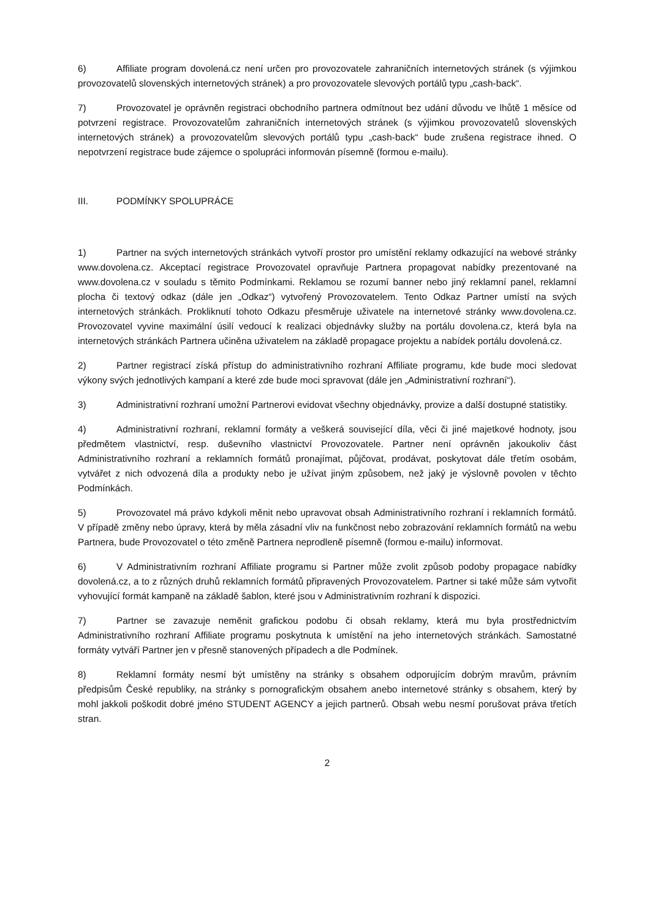6) Affiliate program dovolená.cz není určen pro provozovatele zahraničních internetových stránek (s výjimkou provozovatelů slovenských internetových stránek) a pro provozovatele slevových portálů typu „cash-back“.
7) Provozovatel je oprávněn registraci obchodního partnera odmítnout bez udání důvodu ve lhůtě 1 měsíce od potvrzení registrace. Provozovatelům zahraničních internetových stránek (s výjimkou provozovatelů slovenských internetových stránek) a provozovatelům slevových portálů typu „cash-back“ bude zrušena registrace ihned. O nepotvrzení registrace bude zájemce o spolupráci informován písemně (formou e-mailu).
III. PODMÍNKY SPOLUPRÁCE
1) Partner na svých internetových stránkách vytvoří prostor pro umístění reklamy odkazující na webové stránky www.dovolena.cz. Akceptací registrace Provozovatel opravňuje Partnera propagovat nabídky prezentované na www.dovolena.cz v souladu s těmito Podmínkami. Reklamou se rozumí banner nebo jiný reklamní panel, reklamní plocha či textový odkaz (dále jen „Odkaz“) vytvořený Provozovatelem. Tento Odkaz Partner umístí na svých internetových stránkách. Prokliknutí tohoto Odkazu přesměruje uživatele na internetové stránky www.dovolena.cz. Provozovatel vyvine maximální úsilí vedoucí k realizaci objednávky služby na portálu dovolena.cz, která byla na internetových stránkách Partnera učiněna uživatelem na základě propagace projektu a nabídek portálu dovolená.cz.
2) Partner registrací získá přístup do administrativního rozhraní Affiliate programu, kde bude moci sledovat výkony svých jednotlivých kampaní a které zde bude moci spravovat (dále jen „Administrativní rozhraní“).
3) Administrativní rozhraní umožní Partnerovi evidovat všechny objednávky, provize a další dostupné statistiky.
4) Administrativní rozhraní, reklamní formáty a veškerá související díla, věci či jiné majetkové hodnoty, jsou předmětem vlastnictví, resp. duševního vlastnictví Provozovatele. Partner není oprávněn jakoukoliv část Administrativního rozhraní a reklamních formátů pronajímat, půjčovat, prodávat, poskytovat dále třetím osobám, vytvářet z nich odvozená díla a produkty nebo je užívat jiným způsobem, než jaký je výslovně povolen v těchto Podmínkách.
5) Provozovatel má právo kdykoli měnit nebo upravovat obsah Administrativního rozhraní i reklamních formátů. V případě změny nebo úpravy, která by měla zásadní vliv na funkčnost nebo zobrazování reklamních formátů na webu Partnera, bude Provozovatel o této změně Partnera neprodleně písemně (formou e-mailu) informovat.
6) V Administrativním rozhraní Affiliate programu si Partner může zvolit způsob podoby propagace nabídky dovolená.cz, a to z různých druhů reklamních formátů připravených Provozovatelem. Partner si také může sám vytvořit vyhovující formát kampaně na základě šablon, které jsou v Administrativním rozhraní k dispozici.
7) Partner se zavazuje neměnit grafickou podobu či obsah reklamy, která mu byla prostřednictvím Administrativního rozhraní Affiliate programu poskytnuta k umístění na jeho internetových stránkách. Samostatné formáty vytváří Partner jen v přesně stanovených případech a dle Podmínek.
8) Reklamní formáty nesmí být umístěny na stránky s obsahem odporujícím dobrým mravům, právním předpisům České republiky, na stránky s pornografickým obsahem anebo internetové stránky s obsahem, který by mohl jakkoli poškodit dobré jméno STUDENT AGENCY a jejich partnerů. Obsah webu nesmí porušovat práva třetích stran.
2